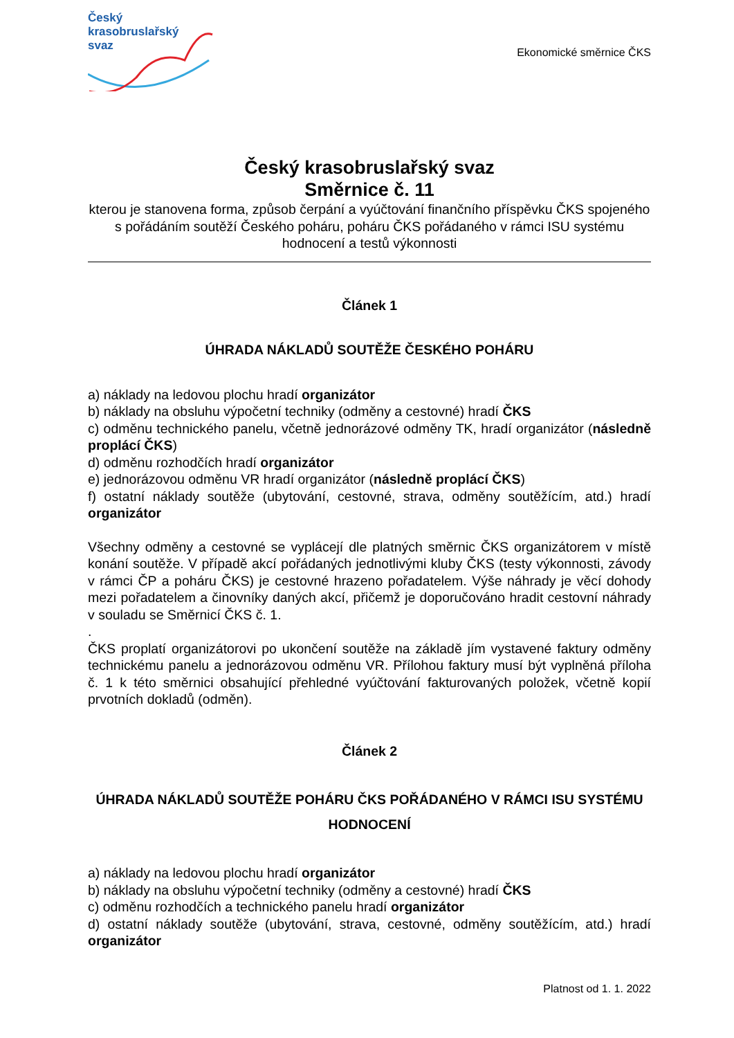Český
krasobruslařský
svaz
Ekonomické směrnice ČKS
Český krasobruslařský svaz
Směrnice č. 11
kterou je stanovena forma, způsob čerpání a vyúčtování finančního příspěvku ČKS spojeného s pořádáním soutěží Českého poháru, poháru ČKS pořádaného v rámci ISU systému hodnocení a testů výkonnosti
Článek 1
ÚHRADA NÁKLADŮ SOUTĚŽE ČESKÉHO POHÁRU
a) náklady na ledovou plochu hradí organizátor
b) náklady na obsluhu výpočetní techniky (odměny a cestovné) hradí ČKS
c) odměnu technického panelu, včetně jednorázové odměny TK, hradí organizátor (následně proplácí ČKS)
d) odměnu rozhodčích hradí organizátor
e) jednorázovou odměnu VR hradí organizátor (následně proplácí ČKS)
f) ostatní náklady soutěže (ubytování, cestovné, strava, odměny soutěžícím, atd.) hradí organizátor
Všechny odměny a cestovné se vyplácejí dle platných směrnic ČKS organizátorem v místě konání soutěže. V případě akcí pořádaných jednotlivými kluby ČKS (testy výkonnosti, závody v rámci ČP a poháru ČKS) je cestovné hrazeno pořadatelem. Výše náhrady je věcí dohody mezi pořadatelem a činovníky daných akcí, přičemž je doporučováno hradit cestovní náhrady v souladu se Směrnicí ČKS č. 1.
.
ČKS proplatí organizátorovi po ukončení soutěže na základě jím vystavené faktury odměny technickému panelu a jednorázovou odměnu VR. Přílohou faktury musí být vyplněná příloha č. 1 k této směrnici obsahující přehledné vyúčtování fakturovaných položek, včetně kopií prvotních dokladů (odměn).
Článek 2
ÚHRADA NÁKLADŮ SOUTĚŽE POHÁRU ČKS POŘÁDANÉHO V RÁMCI ISU SYSTÉMU HODNOCENÍ
a) náklady na ledovou plochu hradí organizátor
b) náklady na obsluhu výpočetní techniky (odměny a cestovné) hradí ČKS
c) odměnu rozhodčích a technického panelu hradí organizátor
d) ostatní náklady soutěže (ubytování, strava, cestovné, odměny soutěžícím, atd.) hradí organizátor
Platnost od 1. 1. 2022